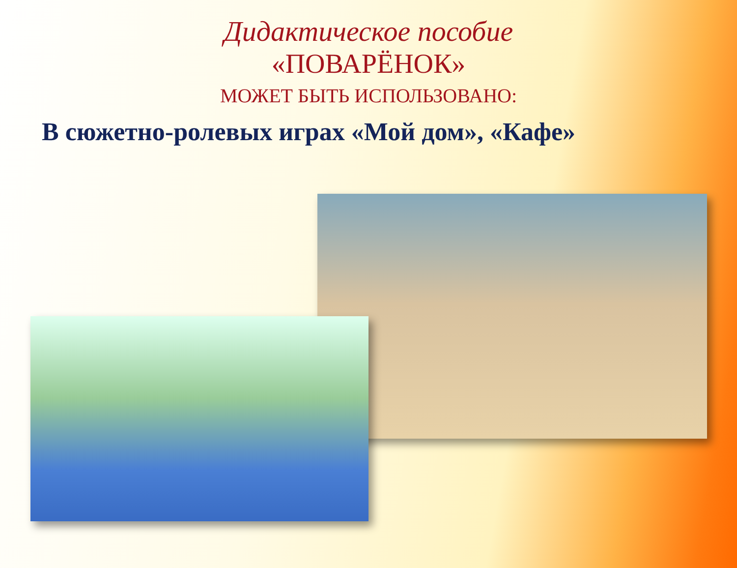Дидактическое пособие
«ПОВАРЁНОК»
МОЖЕТ БЫТЬ ИСПОЛЬЗОВАНО:
В сюжетно-ролевых играх «Мой дом», «Кафе»